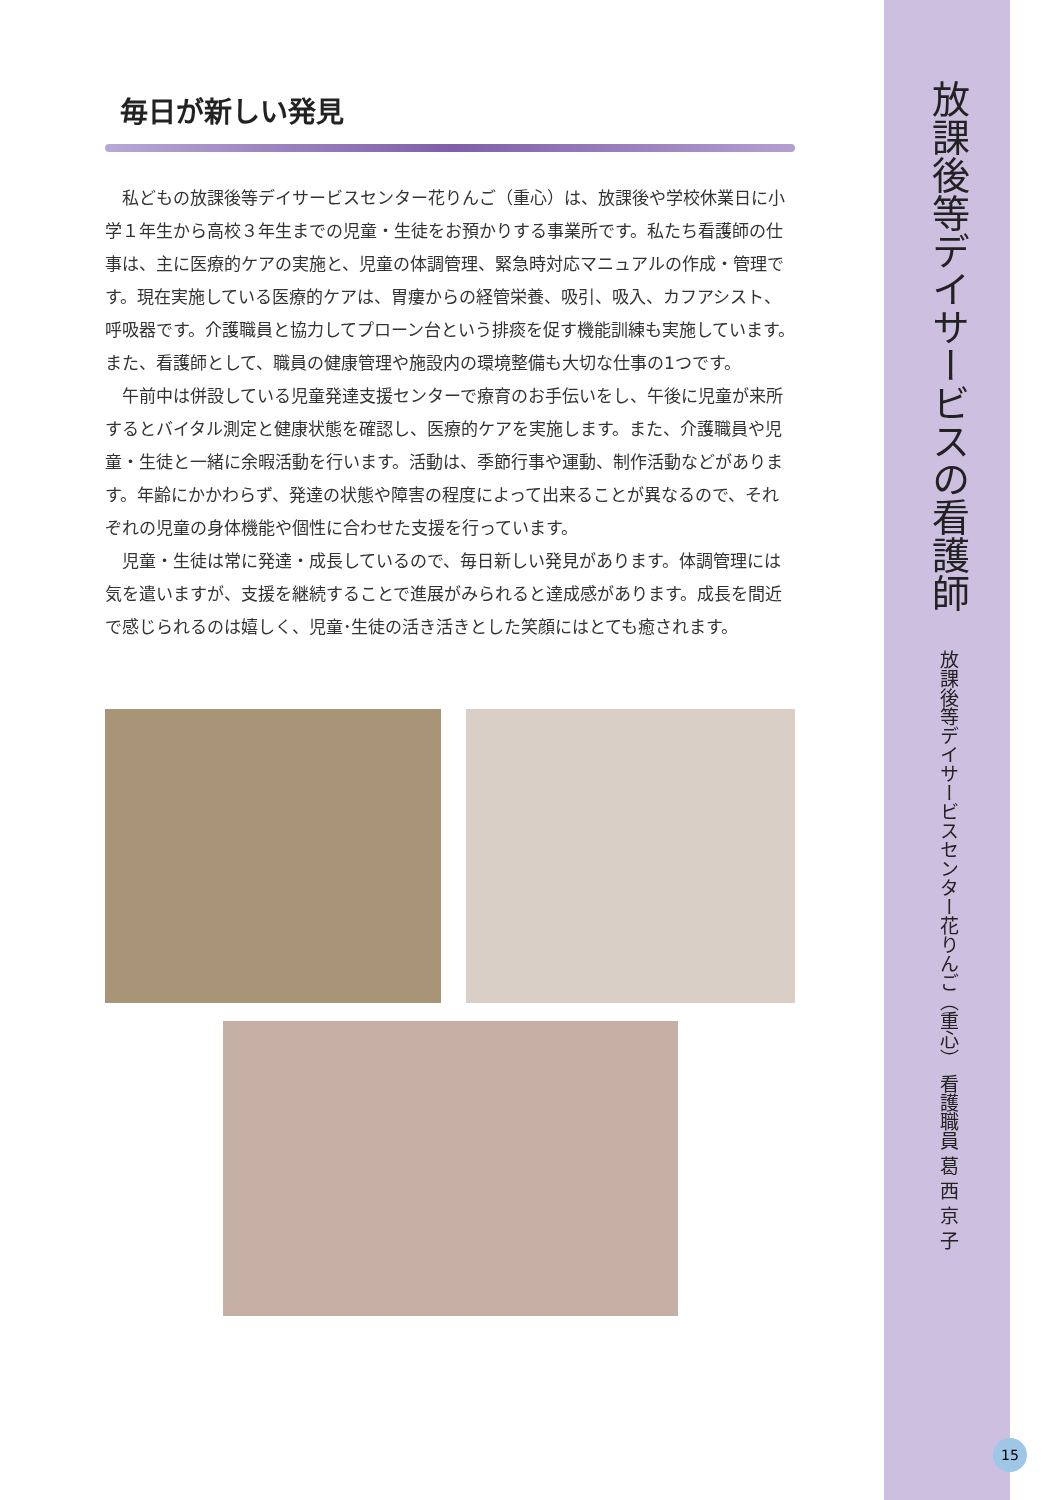毎日が新しい発見
私どもの放課後等デイサービスセンター花りんご（重心）は、放課後や学校休業日に小学１年生から高校３年生までの児童・生徒をお預かりする事業所です。私たち看護師の仕事は、主に医療的ケアの実施と、児童の体調管理、緊急時対応マニュアルの作成・管理です。現在実施している医療的ケアは、胃瘻からの経管栄養、吸引、吸入、カフアシスト、呼吸器です。介護職員と協力してプローン台という排痰を促す機能訓練も実施しています。また、看護師として、職員の健康管理や施設内の環境整備も大切な仕事の1つです。
午前中は併設している児童発達支援センターで療育のお手伝いをし、午後に児童が来所するとバイタル測定と健康状態を確認し、医療的ケアを実施します。また、介護職員や児童・生徒と一緒に余暇活動を行います。活動は、季節行事や運動、制作活動などがあります。年齢にかかわらず、発達の状態や障害の程度によって出来ることが異なるので、それぞれの児童の身体機能や個性に合わせた支援を行っています。
児童・生徒は常に発達・成長しているので、毎日新しい発見があります。体調管理には気を遣いますが、支援を継続することで進展がみられると達成感があります。成長を間近で感じられるのは嬉しく、児童･生徒の活き活きとした笑顔にはとても癒されます。
放課後等デイサービスの看護師
放課後等デイサービスセンター花りんご（重心） 看護職員 葛 西 京 子
15